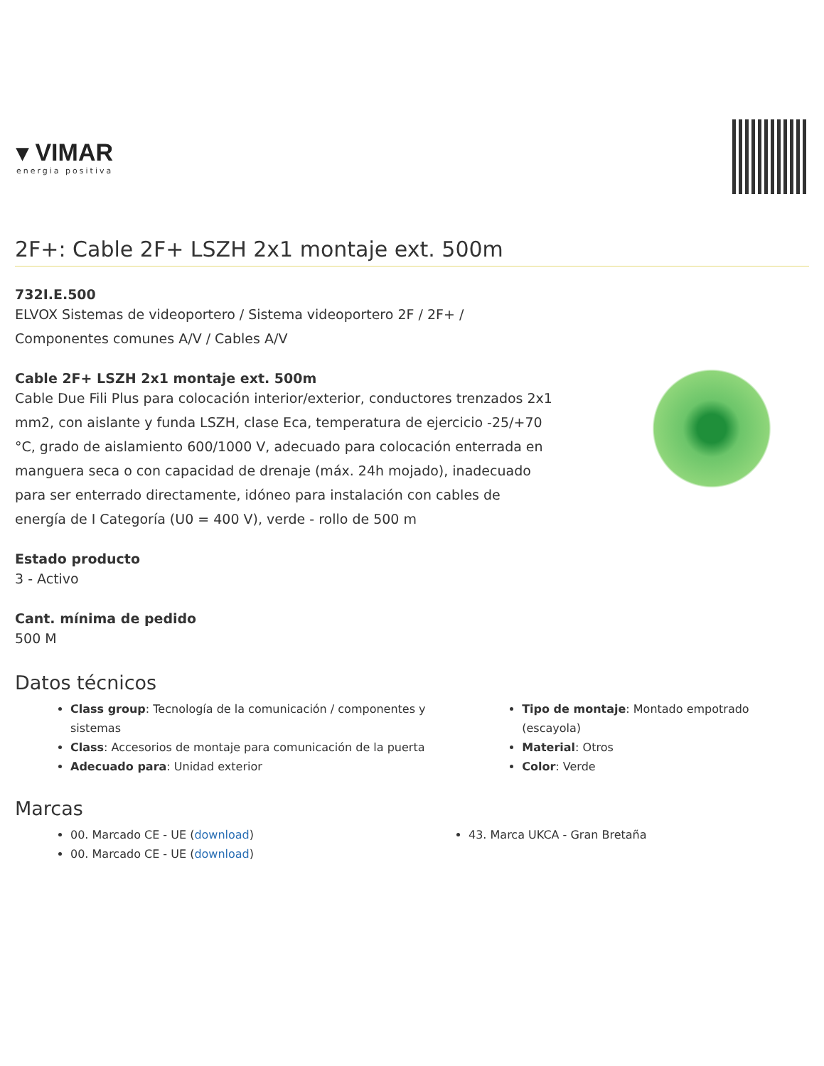▾ VIMAR
energia positiva
2F+: Cable 2F+ LSZH 2x1 montaje ext. 500m
732I.E.500
ELVOX Sistemas de videoportero / Sistema videoportero 2F / 2F+ /
Componentes comunes A/V / Cables A/V
Cable 2F+ LSZH 2x1 montaje ext. 500m
Cable Due Fili Plus para colocación interior/exterior, conductores trenzados 2x1 mm2, con aislante y funda LSZH, clase Eca, temperatura de ejercicio -25/+70 °C, grado de aislamiento 600/1000 V, adecuado para colocación enterrada en manguera seca o con capacidad de drenaje (máx. 24h mojado), inadecuado para ser enterrado directamente, idóneo para instalación con cables de energía de I Categoría (U0 = 400 V), verde - rollo de 500 m
Estado producto
3 - Activo
Cant. mínima de pedido
500 M
Datos técnicos
Class group: Tecnología de la comunicación / componentes y sistemas
Class: Accesorios de montaje para comunicación de la puerta
Adecuado para: Unidad exterior
Tipo de montaje: Montado empotrado (escayola)
Material: Otros
Color: Verde
Marcas
00. Marcado CE - UE (download)
00. Marcado CE - UE (download)
43. Marca UKCA - Gran Bretaña